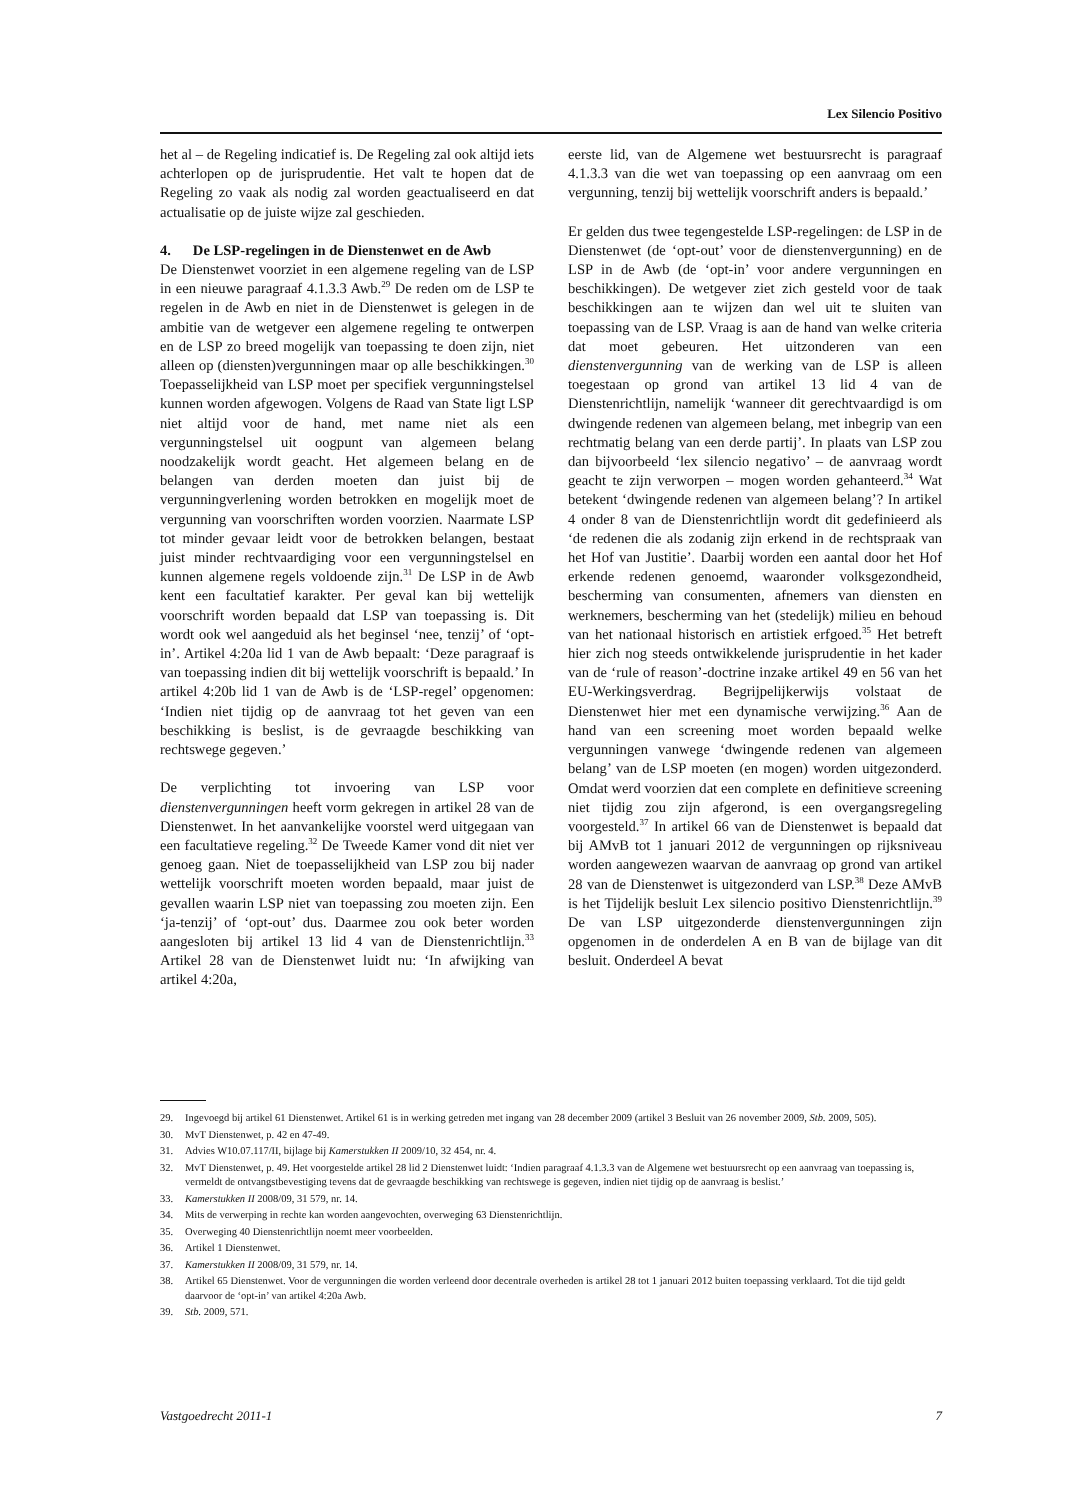Lex Silencio Positivo
het al – de Regeling indicatief is. De Regeling zal ook altijd iets achterlopen op de jurisprudentie. Het valt te hopen dat de Regeling zo vaak als nodig zal worden geactualiseerd en dat actualisatie op de juiste wijze zal geschieden.
4. De LSP-regelingen in de Dienstenwet en de Awb
De Dienstenwet voorziet in een algemene regeling van de LSP in een nieuwe paragraaf 4.1.3.3 Awb.<sup>29</sup> De reden om de LSP te regelen in de Awb en niet in de Dienstenwet is gelegen in de ambitie van de wetgever een algemene regeling te ontwerpen en de LSP zo breed mogelijk van toepassing te doen zijn, niet alleen op (diensten)vergunningen maar op alle beschikkingen.<sup>30</sup> Toepasselijkheid van LSP moet per specifiek vergunningstelsel kunnen worden afgewogen. Volgens de Raad van State ligt LSP niet altijd voor de hand, met name niet als een vergunningstelsel uit oogpunt van algemeen belang noodzakelijk wordt geacht. Het algemeen belang en de belangen van derden moeten dan juist bij de vergunningverlening worden betrokken en mogelijk moet de vergunning van voorschriften worden voorzien. Naarmate LSP tot minder gevaar leidt voor de betrokken belangen, bestaat juist minder rechtvaardiging voor een vergunningstelsel en kunnen algemene regels voldoende zijn.<sup>31</sup> De LSP in de Awb kent een facultatief karakter. Per geval kan bij wettelijk voorschrift worden bepaald dat LSP van toepassing is. Dit wordt ook wel aangeduid als het beginsel ‘nee, tenzij’ of ‘opt-in’. Artikel 4:20a lid 1 van de Awb bepaalt: ‘Deze paragraaf is van toepassing indien dit bij wettelijk voorschrift is bepaald.’ In artikel 4:20b lid 1 van de Awb is de ‘LSP-regel’ opgenomen: ‘Indien niet tijdig op de aanvraag tot het geven van een beschikking is beslist, is de gevraagde beschikking van rechtswege gegeven.’
De verplichting tot invoering van LSP voor dienstenvergunningen heeft vorm gekregen in artikel 28 van de Dienstenwet. In het aanvankelijke voorstel werd uitgegaan van een facultatieve regeling.<sup>32</sup> De Tweede Kamer vond dit niet ver genoeg gaan. Niet de toepasselijkheid van LSP zou bij nader wettelijk voorschrift moeten worden bepaald, maar juist de gevallen waarin LSP niet van toepassing zou moeten zijn. Een ‘ja-tenzij’ of ‘opt-out’ dus. Daarmee zou ook beter worden aangesloten bij artikel 13 lid 4 van de Dienstenrichtlijn.<sup>33</sup> Artikel 28 van de Dienstenwet luidt nu: ‘In afwijking van artikel 4:20a,
eerste lid, van de Algemene wet bestuursrecht is paragraaf 4.1.3.3 van die wet van toepassing op een aanvraag om een vergunning, tenzij bij wettelijk voorschrift anders is bepaald.’
Er gelden dus twee tegengestelde LSP-regelingen: de LSP in de Dienstenwet (de ‘opt-out’ voor de dienstenvergunning) en de LSP in de Awb (de ‘opt-in’ voor andere vergunningen en beschikkingen). De wetgever ziet zich gesteld voor de taak beschikkingen aan te wijzen dan wel uit te sluiten van toepassing van de LSP. Vraag is aan de hand van welke criteria dat moet gebeuren. Het uitzonderen van een dienstenvergunning van de werking van de LSP is alleen toegestaan op grond van artikel 13 lid 4 van de Dienstenrichtlijn, namelijk ‘wanneer dit gerechtvaardigd is om dwingende redenen van algemeen belang, met inbegrip van een rechtmatig belang van een derde partij’. In plaats van LSP zou dan bijvoorbeeld ‘lex silencio negativo’ – de aanvraag wordt geacht te zijn verworpen – mogen worden gehanteerd.<sup>34</sup> Wat betekent ‘dwingende redenen van algemeen belang’? In artikel 4 onder 8 van de Dienstenrichtlijn wordt dit gedefinieerd als ‘de redenen die als zodanig zijn erkend in de rechtspraak van het Hof van Justitie’. Daarbij worden een aantal door het Hof erkende redenen genoemd, waaronder volksgezondheid, bescherming van consumenten, afnemers van diensten en werknemers, bescherming van het (stedelijk) milieu en behoud van het nationaal historisch en artistiek erfgoed.<sup>35</sup> Het betreft hier zich nog steeds ontwikkelende jurisprudentie in het kader van de ‘rule of reason’-doctrine inzake artikel 49 en 56 van het EU-Werkingsverdrag. Begrijpelijkerwijs volstaat de Dienstenwet hier met een dynamische verwijzing.<sup>36</sup> Aan de hand van een screening moet worden bepaald welke vergunningen vanwege ‘dwingende redenen van algemeen belang’ van de LSP moeten (en mogen) worden uitgezonderd. Omdat werd voorzien dat een complete en definitieve screening niet tijdig zou zijn afgerond, is een overgangsregeling voorgesteld.<sup>37</sup> In artikel 66 van de Dienstenwet is bepaald dat bij AMvB tot 1 januari 2012 de vergunningen op rijksniveau worden aangewezen waarvan de aanvraag op grond van artikel 28 van de Dienstenwet is uitgezonderd van LSP.<sup>38</sup> Deze AMvB is het Tijdelijk besluit Lex silencio positivo Dienstenrichtlijn.<sup>39</sup> De van LSP uitgezonderde dienstenvergunningen zijn opgenomen in de onderdelen A en B van de bijlage van dit besluit. Onderdeel A bevat
29. Ingevoegd bij artikel 61 Dienstenwet. Artikel 61 is in werking getreden met ingang van 28 december 2009 (artikel 3 Besluit van 26 november 2009, Stb. 2009, 505).
30. MvT Dienstenwet, p. 42 en 47-49.
31. Advies W10.07.117/II, bijlage bij Kamerstukken II 2009/10, 32 454, nr. 4.
32. MvT Dienstenwet, p. 49. Het voorgestelde artikel 28 lid 2 Dienstenwet luidt: ‘Indien paragraaf 4.1.3.3 van de Algemene wet bestuursrecht op een aanvraag van toepassing is, vermeldt de ontvangstbevestiging tevens dat de gevraagde beschikking van rechtswege is gegeven, indien niet tijdig op de aanvraag is beslist.’
33. Kamerstukken II 2008/09, 31 579, nr. 14.
34. Mits de verwerping in rechte kan worden aangevochten, overweging 63 Dienstenrichtlijn.
35. Overweging 40 Dienstenrichtlijn noemt meer voorbeelden.
36. Artikel 1 Dienstenwet.
37. Kamerstukken II 2008/09, 31 579, nr. 14.
38. Artikel 65 Dienstenwet. Voor de vergunningen die worden verleend door decentrale overheden is artikel 28 tot 1 januari 2012 buiten toepassing verklaard. Tot die tijd geldt daarvoor de ‘opt-in’ van artikel 4:20a Awb.
39. Stb. 2009, 571.
Vastgoedrecht 2011-1 7